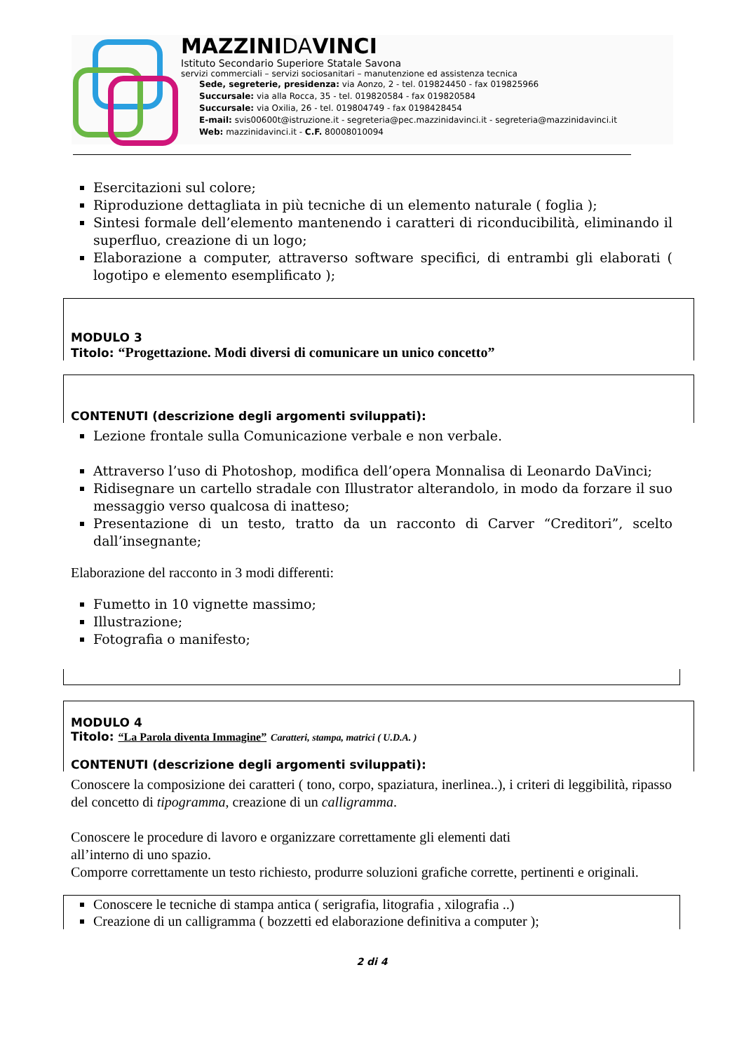MAZZINIDAVINCI
Istituto Secondario Superiore Statale Savona
servizi commerciali – servizi sociosanitari – manutenzione ed assistenza tecnica
Sede, segreterie, presidenza: via Aonzo, 2 - tel. 019824450 - fax 019825966
Succursale: via alla Rocca, 35 - tel. 019820584 - fax 019820584
Succursale: via Oxilia, 26 - tel. 019804749 - fax 0198428454
E-mail: svis00600t@istruzione.it - segreteria@pec.mazzinidavinci.it - segreteria@mazzinidavinci.it
Web: mazzinidavinci.it - C.F. 80008010094
Esercitazioni sul colore;
Riproduzione dettagliata in più tecniche di un elemento naturale ( foglia );
Sintesi formale dell’elemento mantenendo i caratteri di riconducibilità, eliminando il superfluo, creazione di un logo;
Elaborazione a computer, attraverso software specifici, di entrambi gli elaborati ( logotipo e elemento esemplificato );
MODULO 3
Titolo: “Progettazione. Modi diversi di comunicare un unico concetto”
CONTENUTI (descrizione degli argomenti sviluppati):
Lezione frontale sulla Comunicazione verbale e non verbale.
Attraverso l’uso di Photoshop, modifica dell’opera Monnalisa di Leonardo DaVinci;
Ridisegnare un cartello stradale con Illustrator alterandolo, in modo da forzare il suo messaggio verso qualcosa di inatteso;
Presentazione di un testo, tratto da un racconto di Carver “Creditori”, scelto dall’insegnante;
Elaborazione del racconto in 3 modi differenti:
Fumetto in 10 vignette massimo;
Illustrazione;
Fotografia o manifesto;
MODULO 4
Titolo: “La Parola diventa Immagine” Caratteri, stampa, matrici ( U.D.A. )
CONTENUTI (descrizione degli argomenti sviluppati):
Conoscere la composizione dei caratteri ( tono, corpo, spaziatura, inerlinea..), i criteri di leggibilità, ripasso del concetto di tipogramma, creazione di un calligramma.
Conoscere le procedure di lavoro e organizzare correttamente gli elementi dati
all’interno di uno spazio.
Comporre correttamente un testo richiesto, produrre soluzioni grafiche corrette, pertinenti e originali.
Conoscere le tecniche di stampa antica ( serigrafia, litografia , xilografia ..)
Creazione di un calligramma ( bozzetti ed elaborazione definitiva a computer );
2 di 4